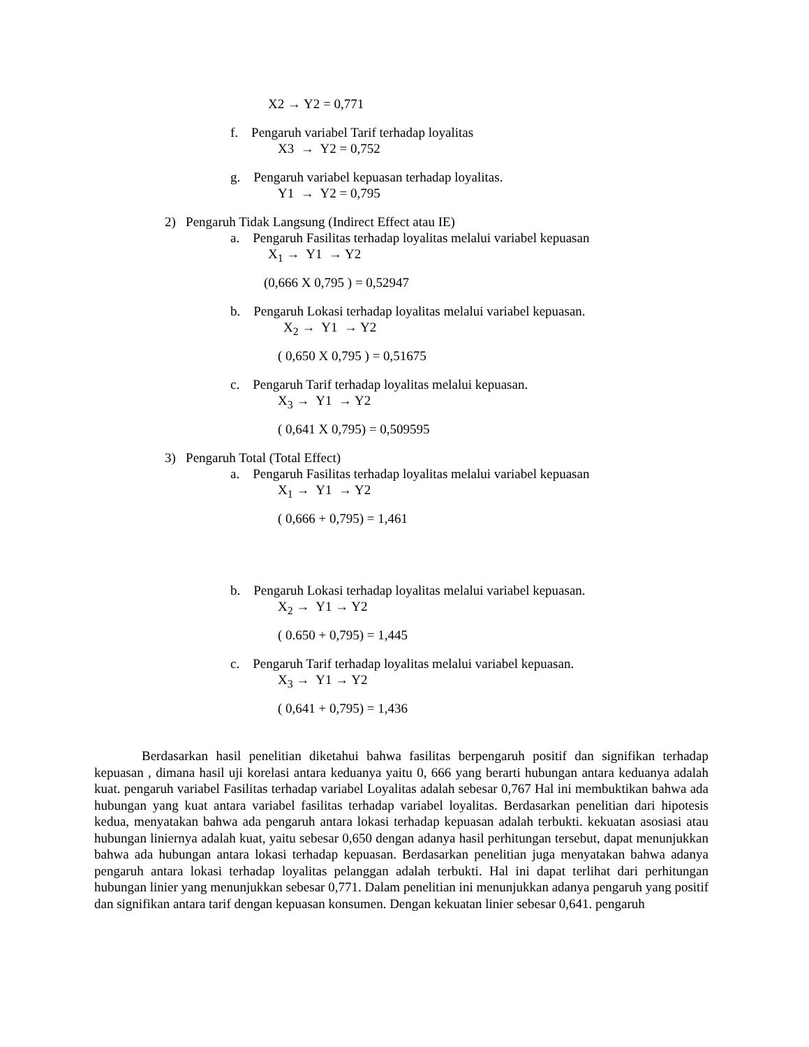X2 → Y2 = 0,771
f. Pengaruh variabel Tarif terhadap loyalitas
X3 → Y2 = 0,752
g. Pengaruh variabel kepuasan terhadap loyalitas.
Y1 → Y2 = 0,795
2) Pengaruh Tidak Langsung (Indirect Effect atau IE)
a. Pengaruh Fasilitas terhadap loyalitas melalui variabel kepuasan
X<sub>1</sub> → Y1 → Y2
(0,666 X 0,795 ) = 0,52947
b. Pengaruh Lokasi terhadap loyalitas melalui variabel kepuasan.
X<sub>2</sub> → Y1 → Y2
( 0,650 X 0,795 ) = 0,51675
c. Pengaruh Tarif terhadap loyalitas melalui kepuasan.
X<sub>3</sub> → Y1 → Y2
( 0,641 X 0,795) = 0,509595
3) Pengaruh Total (Total Effect)
a. Pengaruh Fasilitas terhadap loyalitas melalui variabel kepuasan
X<sub>1</sub> → Y1 → Y2
( 0,666 + 0,795) = 1,461
b. Pengaruh Lokasi terhadap loyalitas melalui variabel kepuasan.
X<sub>2</sub> → Y1 → Y2
( 0.650 + 0,795) = 1,445
c. Pengaruh Tarif terhadap loyalitas melalui variabel kepuasan.
X<sub>3</sub> → Y1 → Y2
( 0,641 + 0,795) = 1,436
Berdasarkan hasil penelitian diketahui bahwa fasilitas berpengaruh positif dan signifikan terhadap kepuasan , dimana hasil uji korelasi antara keduanya yaitu 0, 666 yang berarti hubungan antara keduanya adalah kuat. pengaruh variabel Fasilitas terhadap variabel Loyalitas adalah sebesar 0,767 Hal ini membuktikan bahwa ada hubungan yang kuat antara variabel fasilitas terhadap variabel loyalitas. Berdasarkan penelitian dari hipotesis kedua, menyatakan bahwa ada pengaruh antara lokasi terhadap kepuasan adalah terbukti. kekuatan asosiasi atau hubungan liniernya adalah kuat, yaitu sebesar 0,650 dengan adanya hasil perhitungan tersebut, dapat menunjukkan bahwa ada hubungan antara lokasi terhadap kepuasan. Berdasarkan penelitian juga menyatakan bahwa adanya pengaruh antara lokasi terhadap loyalitas pelanggan adalah terbukti. Hal ini dapat terlihat dari perhitungan hubungan linier yang menunjukkan sebesar 0,771. Dalam penelitian ini menunjukkan adanya pengaruh yang positif dan signifikan antara tarif dengan kepuasan konsumen. Dengan kekuatan linier sebesar 0,641. pengaruh